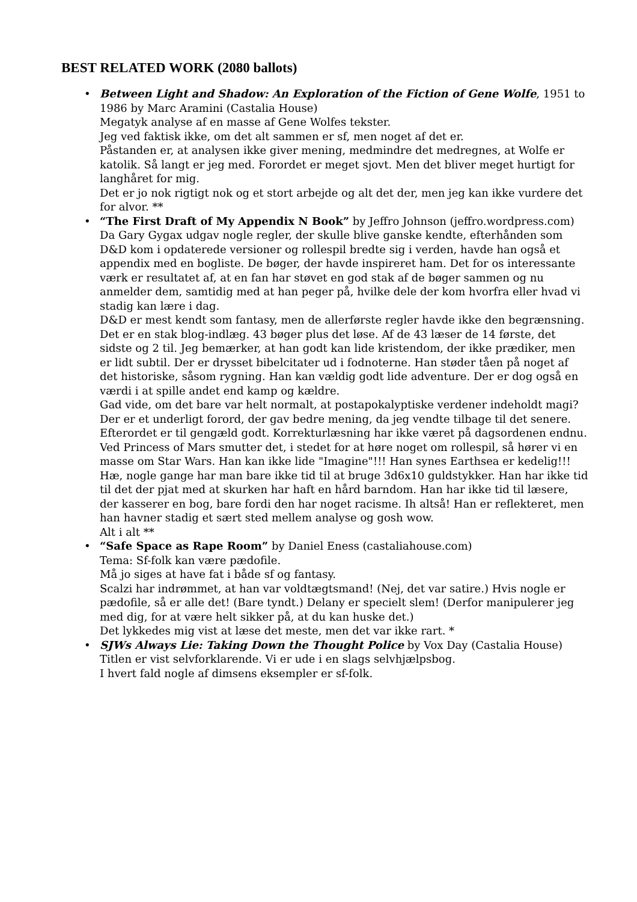BEST RELATED WORK (2080 ballots)
•
Between Light and Shadow: An Exploration of the Fiction of Gene Wolfe, 1951 to 1986 by Marc Aramini (Castalia House)
Megatyk analyse af en masse af Gene Wolfes tekster.
Jeg ved faktisk ikke, om det alt sammen er sf, men noget af det er.
Påstanden er, at analysen ikke giver mening, medmindre det medregnes, at Wolfe er katolik. Så langt er jeg med. Forordet er meget sjovt. Men det bliver meget hurtigt for langhåret for mig.
Det er jo nok rigtigt nok og et stort arbejde og alt det der, men jeg kan ikke vurdere det for alvor. **
•
“The First Draft of My Appendix N Book” by Jeffro Johnson (jeffro.wordpress.com)
Da Gary Gygax udgav nogle regler, der skulle blive ganske kendte, efterhånden som D&D kom i opdaterede versioner og rollespil bredte sig i verden, havde han også et appendix med en bogliste. De bøger, der havde inspireret ham. Det for os interessante værk er resultatet af, at en fan har støvet en god stak af de bøger sammen og nu anmelder dem, samtidig med at han peger på, hvilke dele der kom hvorfra eller hvad vi stadig kan lære i dag.
D&D er mest kendt som fantasy, men de allerførste regler havde ikke den begrænsning.
Det er en stak blog-indlæg. 43 bøger plus det løse. Af de 43 læser de 14 første, det sidste og 2 til. Jeg bemærker, at han godt kan lide kristendom, der ikke prædiker, men er lidt subtil. Der er drysset bibelcitater ud i fodnoterne. Han støder tåen på noget af det historiske, såsom rygning. Han kan vældig godt lide adventure. Der er dog også en værdi i at spille andet end kamp og kældre.
Gad vide, om det bare var helt normalt, at postapokalyptiske verdener indeholdt magi?
Der er et underligt forord, der gav bedre mening, da jeg vendte tilbage til det senere. Efterordet er til gengæld godt. Korrekturlæsning har ikke været på dagsordenen endnu. Ved Princess of Mars smutter det, i stedet for at høre noget om rollespil, så hører vi en masse om Star Wars. Han kan ikke lide "Imagine"!!! Han synes Earthsea er kedelig!!! Hæ, nogle gange har man bare ikke tid til at bruge 3d6x10 guldstykker. Han har ikke tid til det der pjat med at skurken har haft en hård barndom. Han har ikke tid til læsere, der kasserer en bog, bare fordi den har noget racisme. Ih altså! Han er reflekteret, men han havner stadig et sært sted mellem analyse og gosh wow.
Alt i alt **
•
“Safe Space as Rape Room” by Daniel Eness (castaliahouse.com)
Tema: Sf-folk kan være pædofile.
Må jo siges at have fat i både sf og fantasy.
Scalzi har indrømmet, at han var voldtægtsmand! (Nej, det var satire.) Hvis nogle er pædofile, så er alle det! (Bare tyndt.) Delany er specielt slem! (Derfor manipulerer jeg med dig, for at være helt sikker på, at du kan huske det.)
Det lykkedes mig vist at læse det meste, men det var ikke rart. *
•
SJWs Always Lie: Taking Down the Thought Police by Vox Day (Castalia House)
Titlen er vist selvforklarende. Vi er ude i en slags selvhjælpsbog.
I hvert fald nogle af dimsens eksempler er sf-folk.